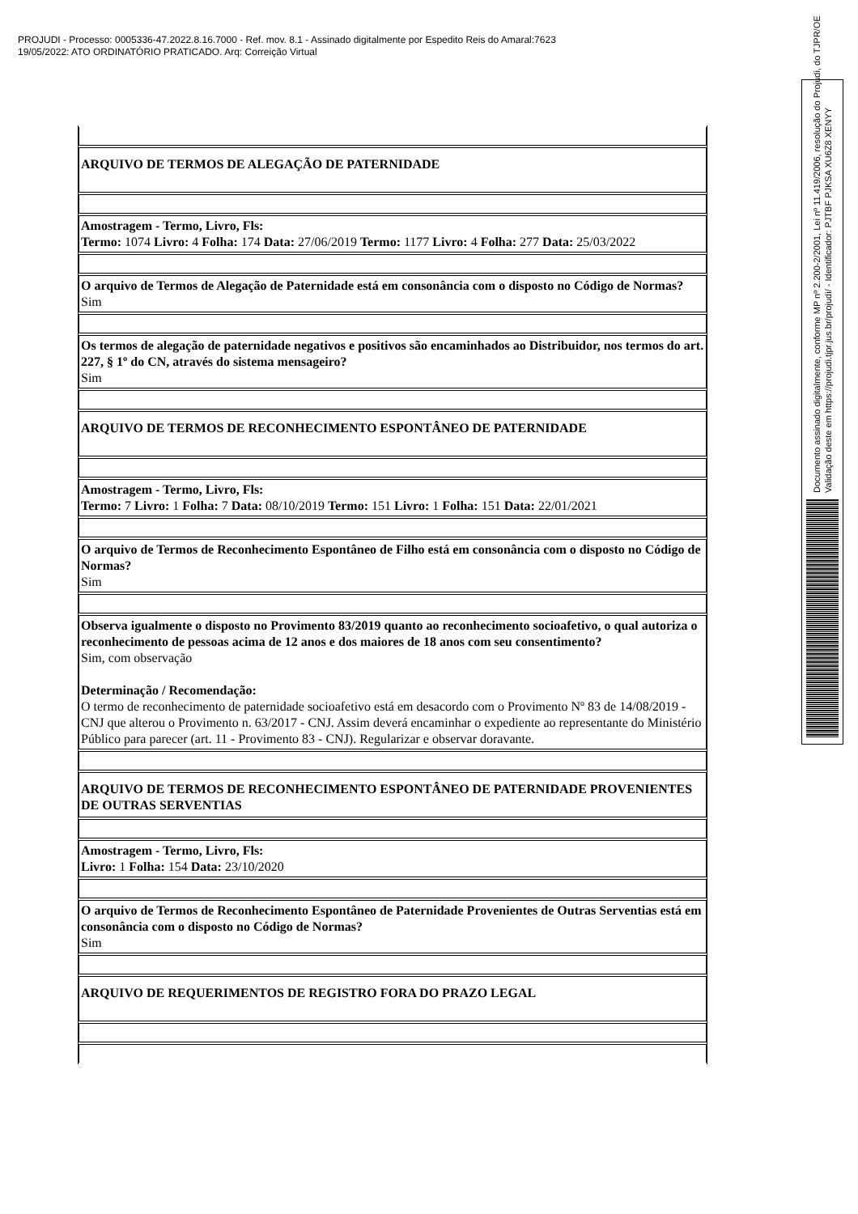PROJUDI - Processo: 0005336-47.2022.8.16.7000 - Ref. mov. 8.1 - Assinado digitalmente por Espedito Reis do Amaral:7623
19/05/2022: ATO ORDINATÓRIO PRATICADO. Arq: Correição Virtual
| ARQUIVO DE TERMOS DE ALEGAÇÃO DE PATERNIDADE |
| Amostragem - Termo, Livro, Fls: Termo: 1074 Livro: 4 Folha: 174 Data: 27/06/2019 Termo: 1177 Livro: 4 Folha: 277 Data: 25/03/2022 |
| O arquivo de Termos de Alegação de Paternidade está em consonância com o disposto no Código de Normas? Sim |
| Os termos de alegação de paternidade negativos e positivos são encaminhados ao Distribuidor, nos termos do art. 227, § 1º do CN, através do sistema mensageiro? Sim |
| ARQUIVO DE TERMOS DE RECONHECIMENTO ESPONTÂNEO DE PATERNIDADE |
| Amostragem - Termo, Livro, Fls: Termo: 7 Livro: 1 Folha: 7 Data: 08/10/2019 Termo: 151 Livro: 1 Folha: 151 Data: 22/01/2021 |
| O arquivo de Termos de Reconhecimento Espontâneo de Filho está em consonância com o disposto no Código de Normas? Sim |
| Observa igualmente o disposto no Provimento 83/2019 quanto ao reconhecimento socioafetivo, o qual autoriza o reconhecimento de pessoas acima de 12 anos e dos maiores de 18 anos com seu consentimento? Sim, com observação Determinação / Recomendação: O termo de reconhecimento de paternidade socioafetivo está em desacordo com o Provimento Nº 83 de 14/08/2019 - CNJ que alterou o Provimento n. 63/2017 - CNJ. Assim deverá encaminhar o expediente ao representante do Ministério Público para parecer (art. 11 - Provimento 83 - CNJ). Regularizar e observar doravante. |
| ARQUIVO DE TERMOS DE RECONHECIMENTO ESPONTÂNEO DE PATERNIDADE PROVENIENTES DE OUTRAS SERVENTIAS |
| Amostragem - Termo, Livro, Fls: Livro: 1 Folha: 154 Data: 23/10/2020 |
| O arquivo de Termos de Reconhecimento Espontâneo de Paternidade Provenientes de Outras Serventias está em consonância com o disposto no Código de Normas? Sim |
| ARQUIVO DE REQUERIMENTOS DE REGISTRO FORA DO PRAZO LEGAL |
Documento assinado digitalmente, conforme MP nº 2.200-2/2001, Lei nº 11.419/2006, resolução do Projudi, do TJPR/OE
Validação deste em https://projudi.tjpr.jus.br/projudi/ - Identificador: PJTBF PJKSA XU6Z8 XENYY